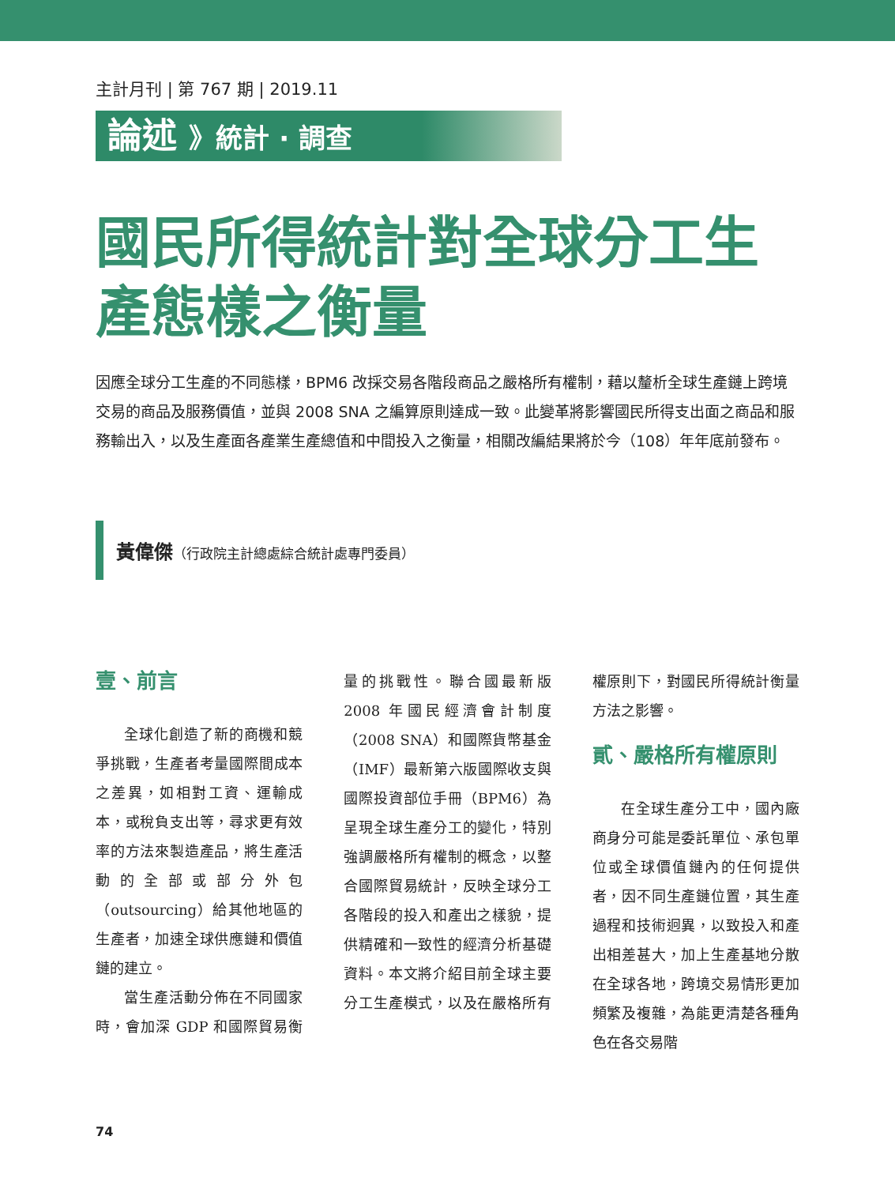主計月刊 | 第 767 期 | 2019.11
論述 》統計 · 調查
國民所得統計對全球分工生產態樣之衡量
因應全球分工生產的不同態樣，BPM6 改採交易各階段商品之嚴格所有權制，藉以釐析全球生產鏈上跨境交易的商品及服務價值，並與 2008 SNA 之編算原則達成一致。此變革將影響國民所得支出面之商品和服務輸出入，以及生產面各產業生產總值和中間投入之衡量，相關改編結果將於今（108）年年底前發布。
黃偉傑（行政院主計總處綜合統計處專門委員）
壹、前言
全球化創造了新的商機和競爭挑戰，生產者考量國際間成本之差異，如相對工資、運輸成本，或稅負支出等，尋求更有效率的方法來製造產品，將生產活動的全部或部分外包（outsourcing）給其他地區的生產者，加速全球供應鏈和價值鏈的建立。
當生產活動分佈在不同國家時，會加深 GDP 和國際貿易衡量的挑戰性。聯合國最新版 2008 年國民經濟會計制度（2008 SNA）和國際貨幣基金（IMF）最新第六版國際收支與國際投資部位手冊（BPM6）為呈現全球生產分工的變化，特別強調嚴格所有權制的概念，以整合國際貿易統計，反映全球分工各階段的投入和產出之樣貌，提供精確和一致性的經濟分析基礎資料。本文將介紹目前全球主要分工生產模式，以及在嚴格所有權原則下，對國民所得統計衡量方法之影響。
貳、嚴格所有權原則
在全球生產分工中，國內廠商身分可能是委託單位、承包單位或全球價值鏈內的任何提供者，因不同生產鏈位置，其生產過程和技術迥異，以致投入和產出相差甚大，加上生產基地分散在全球各地，跨境交易情形更加頻繁及複雜，為能更清楚各種角色在各交易階
74